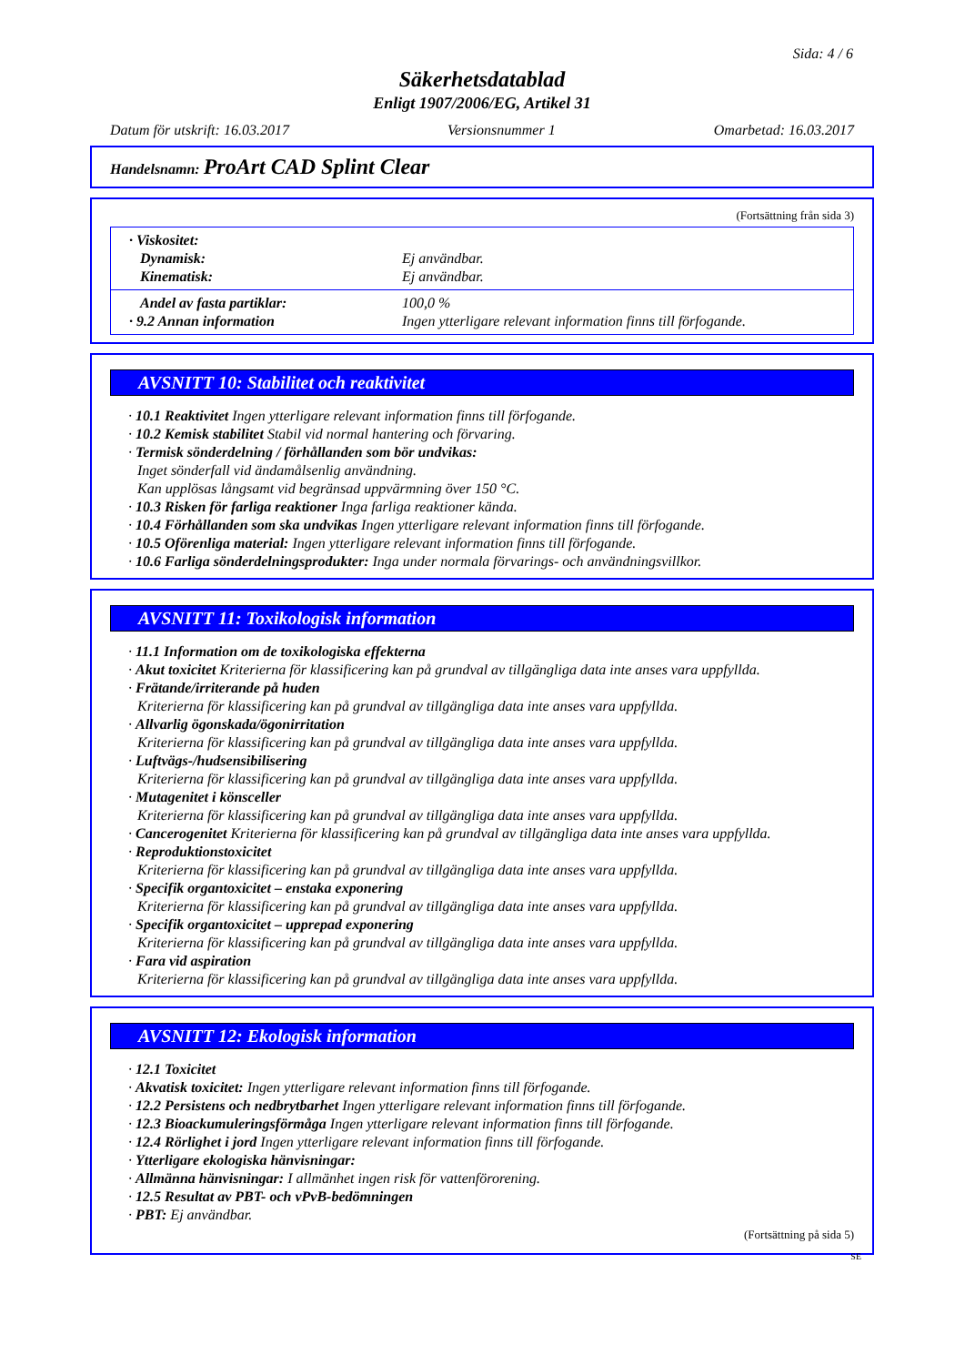Sida: 4 / 6
Säkerhetsdatablad
Enligt 1907/2006/EG, Artikel 31
Datum för utskrift: 16.03.2017 Versionsnummer 1 Omarbetad: 16.03.2017
Handelsnamn: ProArt CAD Splint Clear
(Fortsättning från sida 3)
· Viskositet:
Dynamisk: Ej användbar.
Kinematisk: Ej användbar.
Andel av fasta partiklar: 100,0 %
· 9.2 Annan information Ingen ytterligare relevant information finns till förfogande.
AVSNITT 10: Stabilitet och reaktivitet
· 10.1 Reaktivitet Ingen ytterligare relevant information finns till förfogande.
· 10.2 Kemisk stabilitet Stabil vid normal hantering och förvaring.
· Termisk sönderdelning / förhållanden som bör undvikas:
Inget sönderfall vid ändamålsenlig användning.
Kan upplösas långsamt vid begränsad uppvärmning över 150 °C.
· 10.3 Risken för farliga reaktioner Inga farliga reaktioner kända.
· 10.4 Förhållanden som ska undvikas Ingen ytterligare relevant information finns till förfogande.
· 10.5 Oförenliga material: Ingen ytterligare relevant information finns till förfogande.
· 10.6 Farliga sönderdelningsprodukter: Inga under normala förvarings- och användningsvillkor.
AVSNITT 11: Toxikologisk information
· 11.1 Information om de toxikologiska effekterna
· Akut toxicitet Kriterierna för klassificering kan på grundval av tillgängliga data inte anses vara uppfyllda.
· Frätande/irriterande på huden
Kriterierna för klassificering kan på grundval av tillgängliga data inte anses vara uppfyllda.
· Allvarlig ögonskada/ögonirritation
Kriterierna för klassificering kan på grundval av tillgängliga data inte anses vara uppfyllda.
· Luftvägs-/hudsensibilisering
Kriterierna för klassificering kan på grundval av tillgängliga data inte anses vara uppfyllda.
· Mutagenitet i könsceller
Kriterierna för klassificering kan på grundval av tillgängliga data inte anses vara uppfyllda.
· Cancerogenitet Kriterierna för klassificering kan på grundval av tillgängliga data inte anses vara uppfyllda.
· Reproduktionstoxicitet
Kriterierna för klassificering kan på grundval av tillgängliga data inte anses vara uppfyllda.
· Specifik organtoxicitet – enstaka exponering
Kriterierna för klassificering kan på grundval av tillgängliga data inte anses vara uppfyllda.
· Specifik organtoxicitet – upprepad exponering
Kriterierna för klassificering kan på grundval av tillgängliga data inte anses vara uppfyllda.
· Fara vid aspiration
Kriterierna för klassificering kan på grundval av tillgängliga data inte anses vara uppfyllda.
AVSNITT 12: Ekologisk information
· 12.1 Toxicitet
· Akvatisk toxicitet: Ingen ytterligare relevant information finns till förfogande.
· 12.2 Persistens och nedbrytbarhet Ingen ytterligare relevant information finns till förfogande.
· 12.3 Bioackumuleringsförmåga Ingen ytterligare relevant information finns till förfogande.
· 12.4 Rörlighet i jord Ingen ytterligare relevant information finns till förfogande.
· Ytterligare ekologiska hänvisningar:
· Allmänna hänvisningar: I allmänhet ingen risk för vattenförorening.
· 12.5 Resultat av PBT- och vPvB-bedömningen
· PBT: Ej användbar.
(Fortsättning på sida 5)
SE